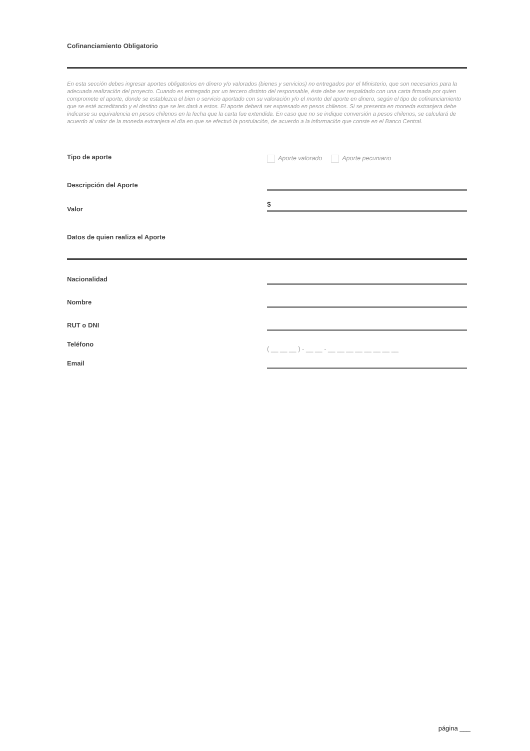Cofinanciamiento Obligatorio
En esta sección debes ingresar aportes obligatorios en dinero y/o valorados (bienes y servicios) no entregados por el Ministerio, que son necesarios para la adecuada realización del proyecto. Cuando es entregado por un tercero distinto del responsable, éste debe ser respaldado con una carta firmada por quien compromete el aporte, donde se establezca el bien o servicio aportado con su valoración y/o el monto del aporte en dinero, según el tipo de cofinanciamiento que se esté acreditando y el destino que se les dará a estos. El aporte deberá ser expresado en pesos chilenos. Si se presenta en moneda extranjera debe indicarse su equivalencia en pesos chilenos en la fecha que la carta fue extendida. En caso que no se indique conversión a pesos chilenos, se calculará de acuerdo al valor de la moneda extranjera el día en que se efectuó la postulación, de acuerdo a la información que conste en el Banco Central.
Tipo de aporte Aporte valorado Aporte pecuniario
Descripción del Aporte
Valor
$
Datos de quien realiza el Aporte
Nacionalidad
Nombre
RUT o DNI
Teléfono
( __ __ __ ) - __ __ - __ __ __ __ __ __ __ __
Email
página ___